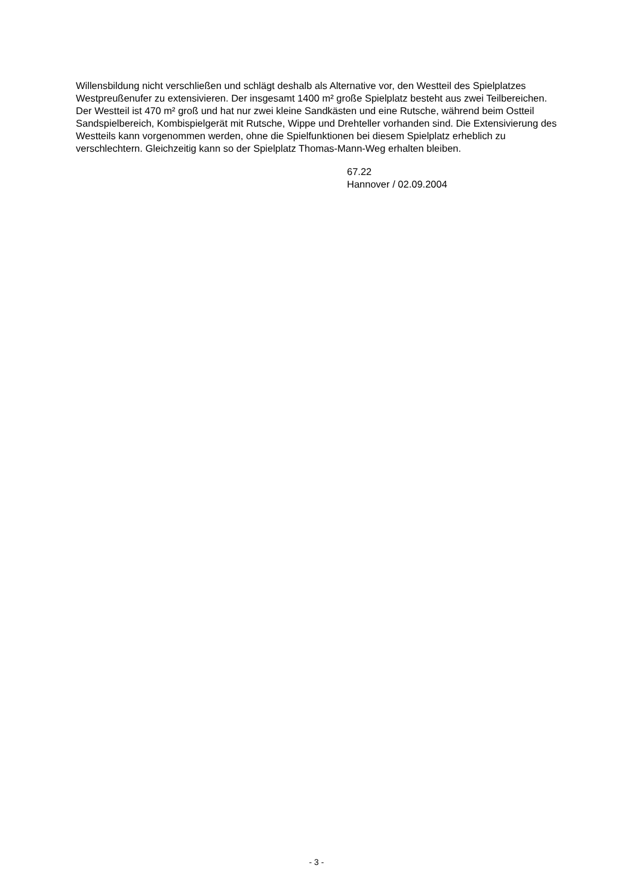Willensbildung nicht verschließen und schlägt deshalb als Alternative vor, den Westteil des Spielplatzes Westpreußenufer zu extensivieren. Der insgesamt 1400 m² große Spielplatz besteht aus zwei Teilbereichen. Der Westteil ist 470 m² groß und hat nur zwei kleine Sandkästen und eine Rutsche, während beim Ostteil Sandspielbereich, Kombispielgerät mit Rutsche, Wippe und Drehteller vorhanden sind. Die Extensivierung des Westteils kann vorgenommen werden, ohne die Spielfunktionen bei diesem Spielplatz erheblich zu verschlechtern. Gleichzeitig kann so der Spielplatz Thomas-Mann-Weg erhalten bleiben.
67.22
Hannover / 02.09.2004
- 3 -